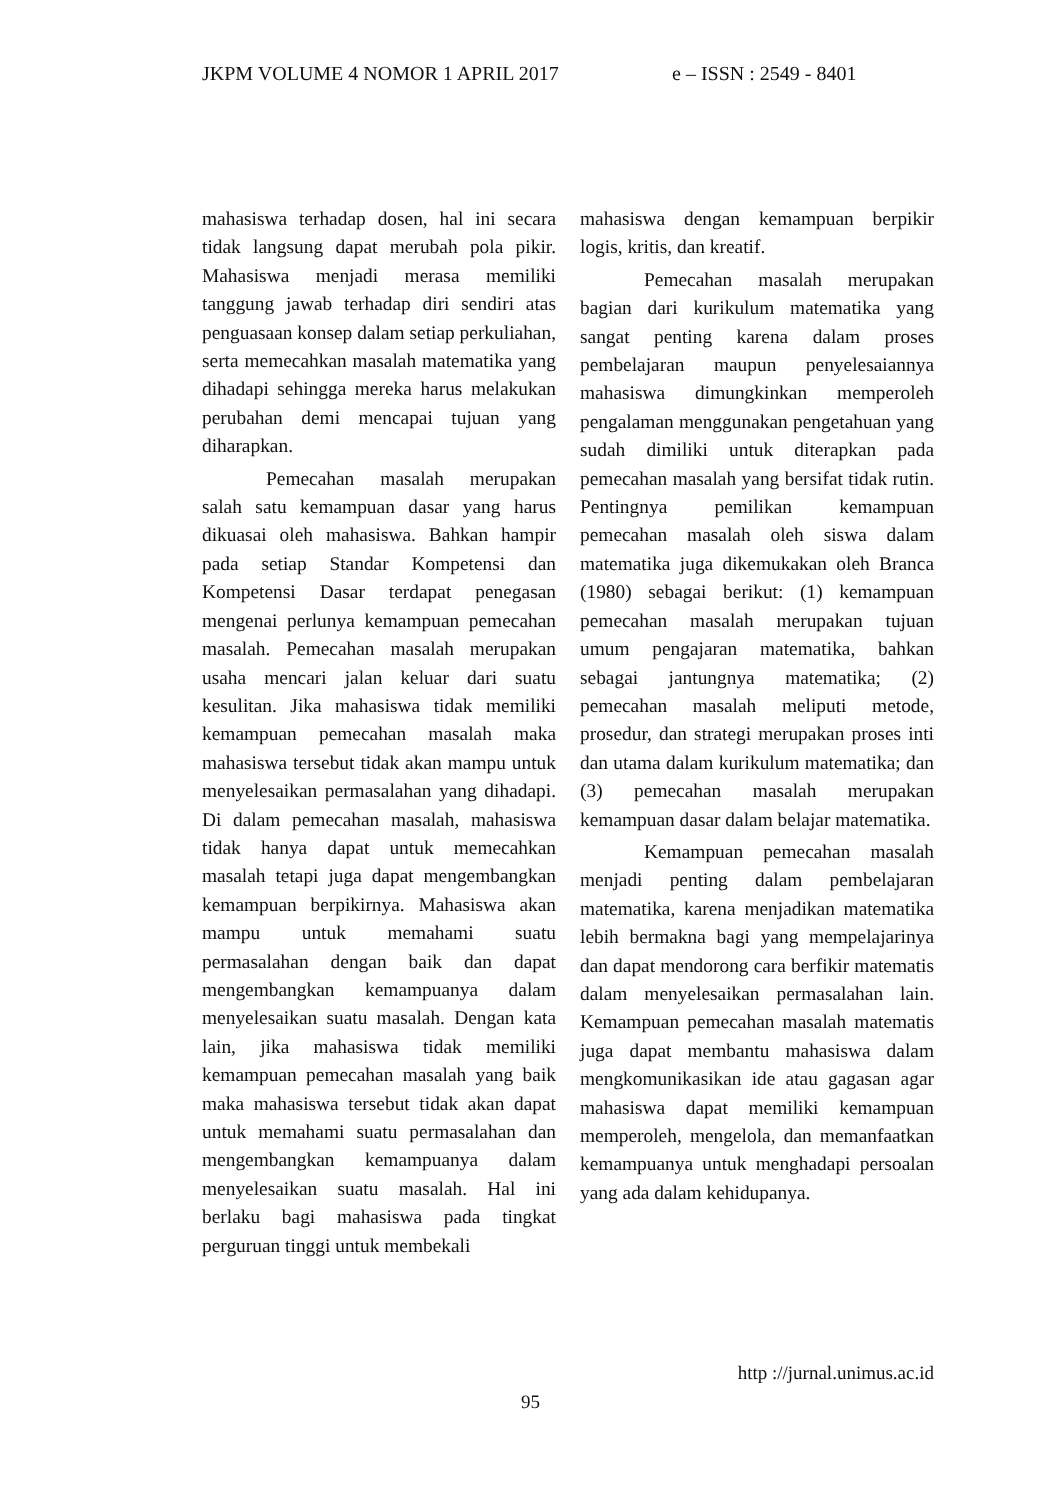JKPM VOLUME 4 NOMOR 1 APRIL 2017 e – ISSN : 2549 - 8401
mahasiswa terhadap dosen, hal ini secara tidak langsung dapat merubah pola pikir. Mahasiswa menjadi merasa memiliki tanggung jawab terhadap diri sendiri atas penguasaan konsep dalam setiap perkuliahan, serta memecahkan masalah matematika yang dihadapi sehingga mereka harus melakukan perubahan demi mencapai tujuan yang diharapkan.
Pemecahan masalah merupakan salah satu kemampuan dasar yang harus dikuasai oleh mahasiswa. Bahkan hampir pada setiap Standar Kompetensi dan Kompetensi Dasar terdapat penegasan mengenai perlunya kemampuan pemecahan masalah. Pemecahan masalah merupakan usaha mencari jalan keluar dari suatu kesulitan. Jika mahasiswa tidak memiliki kemampuan pemecahan masalah maka mahasiswa tersebut tidak akan mampu untuk menyelesaikan permasalahan yang dihadapi. Di dalam pemecahan masalah, mahasiswa tidak hanya dapat untuk memecahkan masalah tetapi juga dapat mengembangkan kemampuan berpikirnya. Mahasiswa akan mampu untuk memahami suatu permasalahan dengan baik dan dapat mengembangkan kemampuanya dalam menyelesaikan suatu masalah. Dengan kata lain, jika mahasiswa tidak memiliki kemampuan pemecahan masalah yang baik maka mahasiswa tersebut tidak akan dapat untuk memahami suatu permasalahan dan mengembangkan kemampuanya dalam menyelesaikan suatu masalah. Hal ini berlaku bagi mahasiswa pada tingkat perguruan tinggi untuk membekali
mahasiswa dengan kemampuan berpikir logis, kritis, dan kreatif.
Pemecahan masalah merupakan bagian dari kurikulum matematika yang sangat penting karena dalam proses pembelajaran maupun penyelesaiannya mahasiswa dimungkinkan memperoleh pengalaman menggunakan pengetahuan yang sudah dimiliki untuk diterapkan pada pemecahan masalah yang bersifat tidak rutin. Pentingnya pemilikan kemampuan pemecahan masalah oleh siswa dalam matematika juga dikemukakan oleh Branca (1980) sebagai berikut: (1) kemampuan pemecahan masalah merupakan tujuan umum pengajaran matematika, bahkan sebagai jantungnya matematika; (2) pemecahan masalah meliputi metode, prosedur, dan strategi merupakan proses inti dan utama dalam kurikulum matematika; dan (3) pemecahan masalah merupakan kemampuan dasar dalam belajar matematika.
Kemampuan pemecahan masalah menjadi penting dalam pembelajaran matematika, karena menjadikan matematika lebih bermakna bagi yang mempelajarinya dan dapat mendorong cara berfikir matematis dalam menyelesaikan permasalahan lain. Kemampuan pemecahan masalah matematis juga dapat membantu mahasiswa dalam mengkomunikasikan ide atau gagasan agar mahasiswa dapat memiliki kemampuan memperoleh, mengelola, dan memanfaatkan kemampuanya untuk menghadapi persoalan yang ada dalam kehidupanya.
http ://jurnal.unimus.ac.id
95